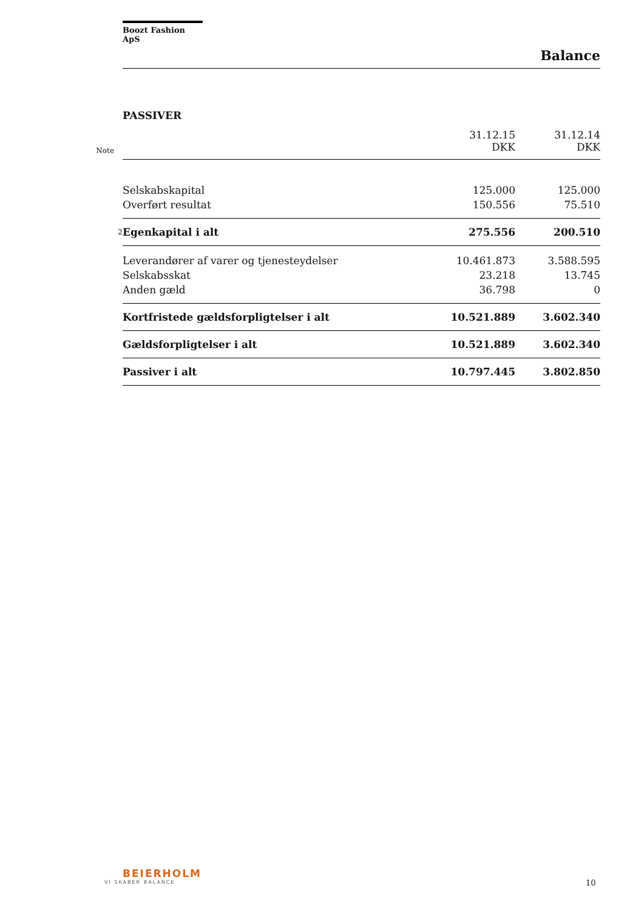Boozt Fashion ApS
Balance
PASSIVER
| Note | | 31.12.15 DKK | 31.12.14 DKK |
| | Selskabskapital | 125.000 | 125.000 |
| | Overført resultat | 150.556 | 75.510 |
| 2 | Egenkapital i alt | 275.556 | 200.510 |
| | Leverandører af varer og tjenesteydelser | 10.461.873 | 3.588.595 |
| | Selskabsskat | 23.218 | 13.745 |
| | Anden gæld | 36.798 | 0 |
| | Kortfristede gældsforpligtelser i alt | 10.521.889 | 3.602.340 |
| | Gældsforpligtelser i alt | 10.521.889 | 3.602.340 |
| | Passiver i alt | 10.797.445 | 3.802.850 |
BEIERHOLM
VI SKABER BALANCE
10